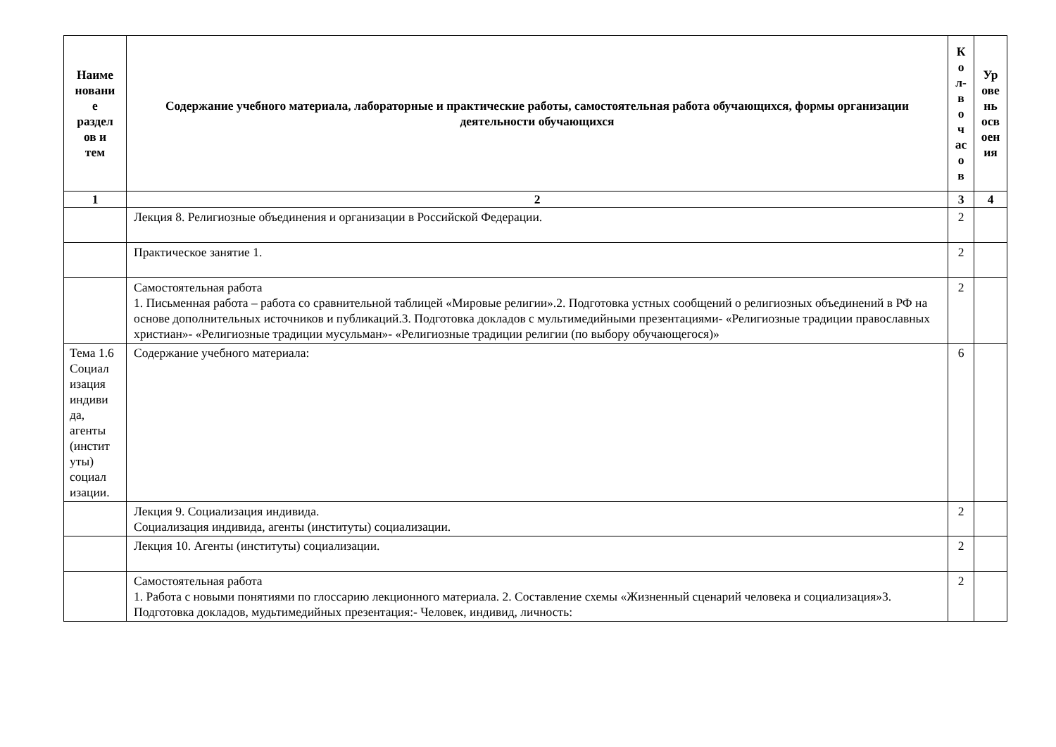| Наиме новани е раздел ов и тем | Содержание учебного материала, лабораторные и практические работы, самостоятельная работа обучающихся, формы организации деятельности обучающихся | К о л- в о ч ас о в | Ур ове нь осв оен ия |
| --- | --- | --- | --- |
| 1 | 2 | 3 | 4 |
| | Лекция 8. Религиозные объединения и организации в Российской Федерации. | 2 | |
| | Практическое занятие 1. | 2 | |
| | Самостоятельная работа 1. Письменная работа – работа со сравнительной таблицей «Мировые религии».2. Подготовка устных сообщений о религиозных объединений в РФ на основе дополнительных источников и публикаций.3. Подготовка докладов с мультимедийными презентациями- «Религиозные традиции православных христиан»- «Религиозные традиции мусульман»- «Религиозные традиции религии (по выбору обучающегося)» | 2 | |
| Тема 1.6 Социал изация индиви да, агенты (инстит уты) социал изации. | Содержание учебного материала: | 6 | |
| | Лекция 9. Социализация индивида. Социализация индивида, агенты (институты) социализации. | 2 | |
| | Лекция 10. Агенты (институты) социализации. | 2 | |
| | Самостоятельная работа 1. Работа с новыми понятиями по глоссарию лекционного материала. 2. Составление схемы «Жизненный сценарий человека и социализация»3. Подготовка докладов, мудьтимедийных презентация:- Человек, индивид, личность: | 2 | |